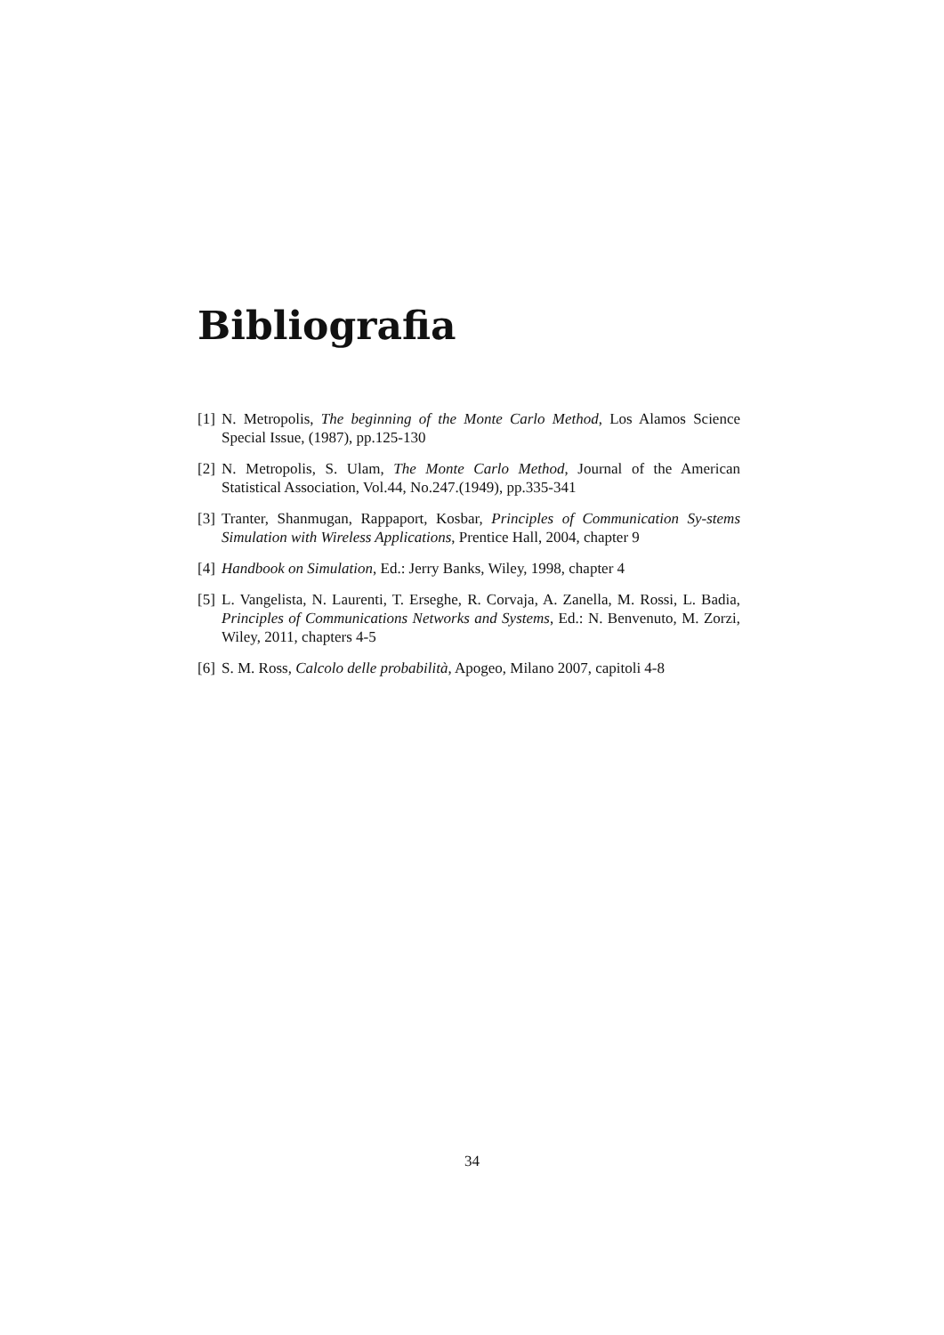Bibliografia
[1] N. Metropolis, The beginning of the Monte Carlo Method, Los Alamos Science Special Issue, (1987), pp.125-130
[2] N. Metropolis, S. Ulam, The Monte Carlo Method, Journal of the American Statistical Association, Vol.44, No.247.(1949), pp.335-341
[3] Tranter, Shanmugan, Rappaport, Kosbar, Principles of Communication Sy-stems Simulation with Wireless Applications, Prentice Hall, 2004, chapter 9
[4] Handbook on Simulation, Ed.: Jerry Banks, Wiley, 1998, chapter 4
[5] L. Vangelista, N. Laurenti, T. Erseghe, R. Corvaja, A. Zanella, M. Rossi, L. Badia, Principles of Communications Networks and Systems, Ed.: N. Benvenuto, M. Zorzi, Wiley, 2011, chapters 4-5
[6] S. M. Ross, Calcolo delle probabilità, Apogeo, Milano 2007, capitoli 4-8
34